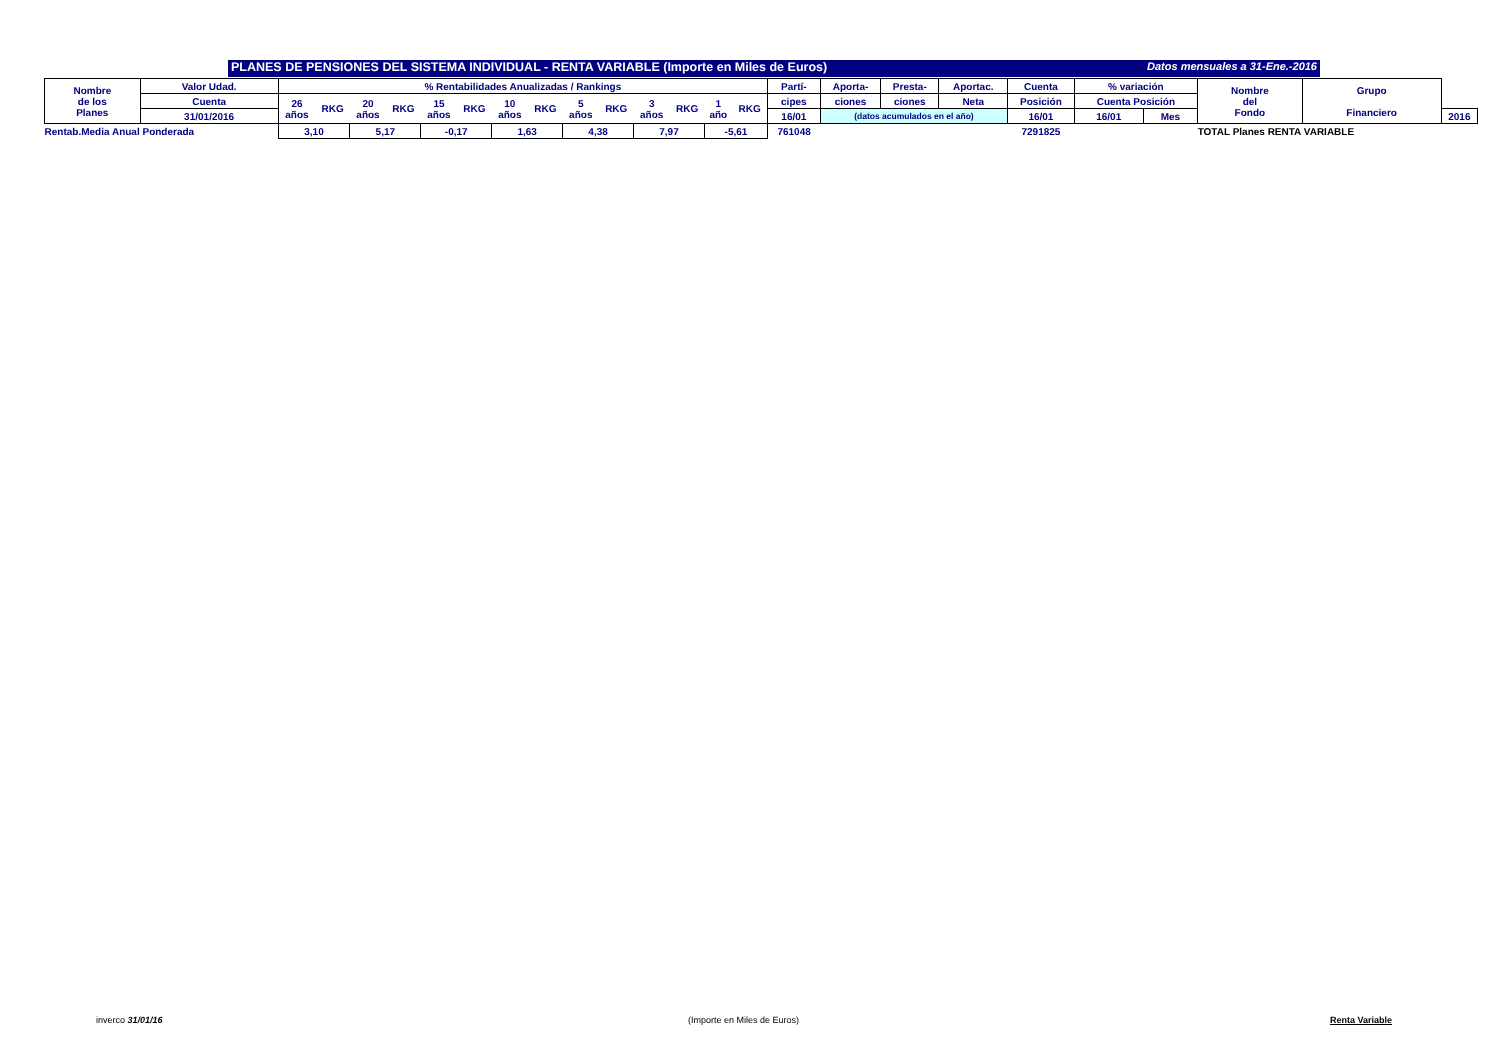PLANES DE PENSIONES DEL SISTEMA INDIVIDUAL - RENTA VARIABLE (Importe en Miles de Euros) Datos mensuales a 31-Ene.-2016
| Nombre de los Planes | Valor Udad. | % Rentabilidades Anualizadas / Rankings | | | | | | | | | | | | | | Partí- | Aporta- | Presta- | Aportac. | Cuenta | % variación | | Nombre del Fondo | Grupo Financiero | |
| | Cuenta | 26 años | RKG | 20 años | RKG | 15 años | RKG | 10 años | RKG | 5 años | RKG | 3 años | RKG | 1 año | RKG | cipes | ciones | ciones | Neta | Posición | Cuenta Posición | | | | |
| | 31/01/2016 | | | | | | | | | | | | | | | 16/01 | (datos acumulados en el año) | | | 16/01 | 16/01 | Mes | | | 2016 |
| Rentab.Media Anual Ponderada | | 3,10 | | 5,17 | | -0,17 | | 1,63 | | 4,38 | | 7,97 | | -5,61 | | 761048 | | | | 7291825 | | | TOTAL Planes RENTA VARIABLE | | |
inverco 31/01/16 (Importe en Miles de Euros) Renta Variable